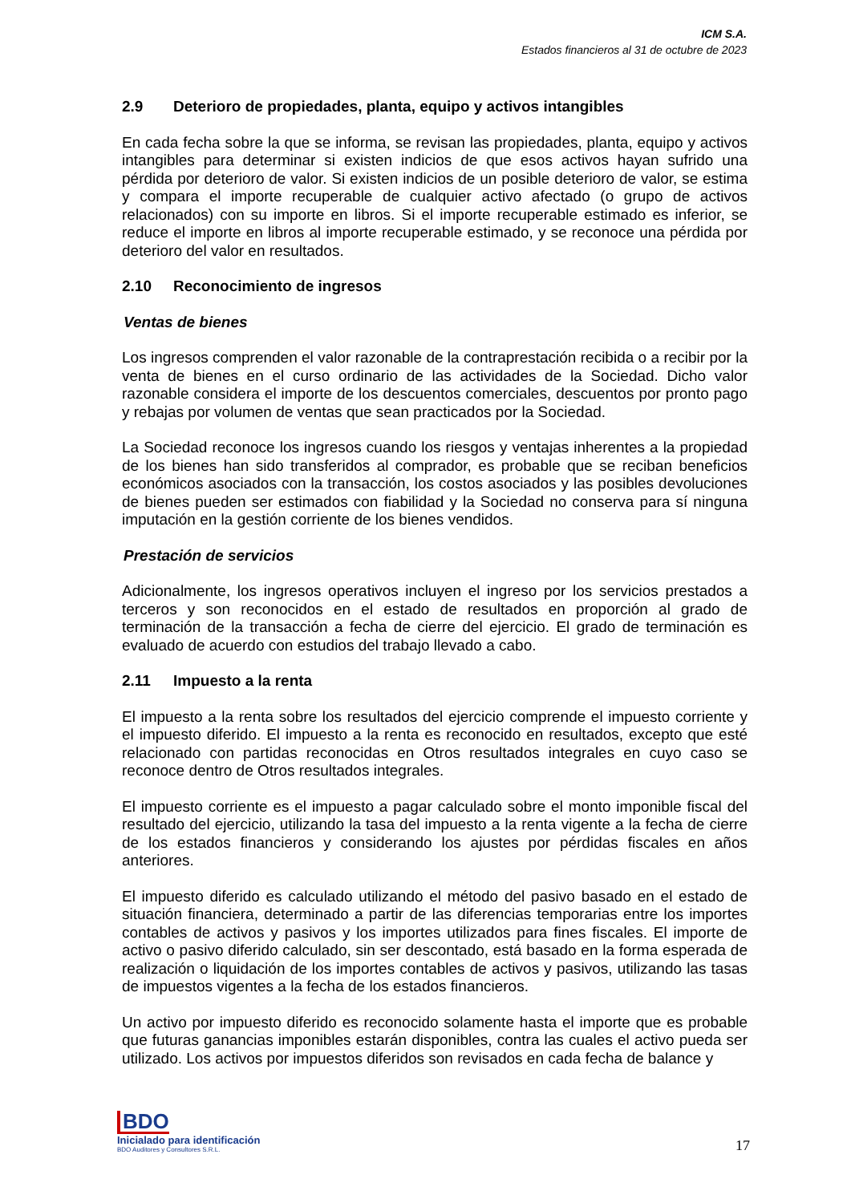ICM S.A.
Estados financieros al 31 de octubre de 2023
2.9 Deterioro de propiedades, planta, equipo y activos intangibles
En cada fecha sobre la que se informa, se revisan las propiedades, planta, equipo y activos intangibles para determinar si existen indicios de que esos activos hayan sufrido una pérdida por deterioro de valor. Si existen indicios de un posible deterioro de valor, se estima y compara el importe recuperable de cualquier activo afectado (o grupo de activos relacionados) con su importe en libros. Si el importe recuperable estimado es inferior, se reduce el importe en libros al importe recuperable estimado, y se reconoce una pérdida por deterioro del valor en resultados.
2.10 Reconocimiento de ingresos
Ventas de bienes
Los ingresos comprenden el valor razonable de la contraprestación recibida o a recibir por la venta de bienes en el curso ordinario de las actividades de la Sociedad. Dicho valor razonable considera el importe de los descuentos comerciales, descuentos por pronto pago y rebajas por volumen de ventas que sean practicados por la Sociedad.
La Sociedad reconoce los ingresos cuando los riesgos y ventajas inherentes a la propiedad de los bienes han sido transferidos al comprador, es probable que se reciban beneficios económicos asociados con la transacción, los costos asociados y las posibles devoluciones de bienes pueden ser estimados con fiabilidad y la Sociedad no conserva para sí ninguna imputación en la gestión corriente de los bienes vendidos.
Prestación de servicios
Adicionalmente, los ingresos operativos incluyen el ingreso por los servicios prestados a terceros y son reconocidos en el estado de resultados en proporción al grado de terminación de la transacción a fecha de cierre del ejercicio. El grado de terminación es evaluado de acuerdo con estudios del trabajo llevado a cabo.
2.11 Impuesto a la renta
El impuesto a la renta sobre los resultados del ejercicio comprende el impuesto corriente y el impuesto diferido. El impuesto a la renta es reconocido en resultados, excepto que esté relacionado con partidas reconocidas en Otros resultados integrales en cuyo caso se reconoce dentro de Otros resultados integrales.
El impuesto corriente es el impuesto a pagar calculado sobre el monto imponible fiscal del resultado del ejercicio, utilizando la tasa del impuesto a la renta vigente a la fecha de cierre de los estados financieros y considerando los ajustes por pérdidas fiscales en años anteriores.
El impuesto diferido es calculado utilizando el método del pasivo basado en el estado de situación financiera, determinado a partir de las diferencias temporarias entre los importes contables de activos y pasivos y los importes utilizados para fines fiscales. El importe de activo o pasivo diferido calculado, sin ser descontado, está basado en la forma esperada de realización o liquidación de los importes contables de activos y pasivos, utilizando las tasas de impuestos vigentes a la fecha de los estados financieros.
Un activo por impuesto diferido es reconocido solamente hasta el importe que es probable que futuras ganancias imponibles estarán disponibles, contra las cuales el activo pueda ser utilizado. Los activos por impuestos diferidos son revisados en cada fecha de balance y
BDO
Inicialado para identificación
BDO Auditores y Consultores S.R.L.
17